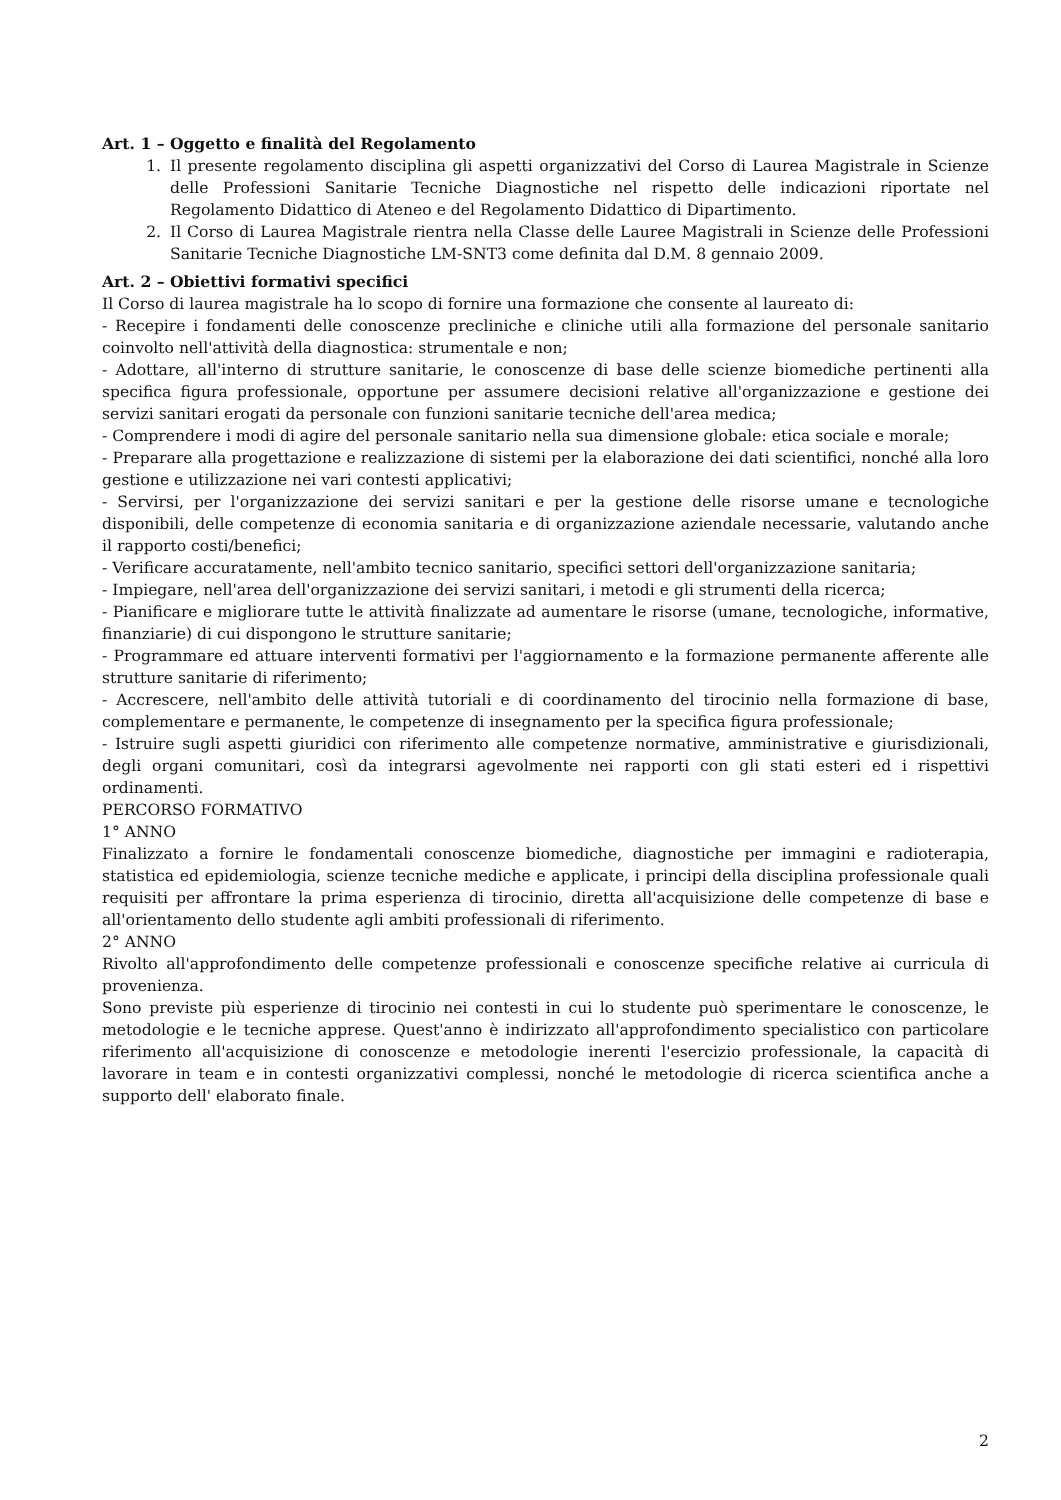Art. 1 – Oggetto e finalità del Regolamento
1. Il presente regolamento disciplina gli aspetti organizzativi del Corso di Laurea Magistrale in Scienze delle Professioni Sanitarie Tecniche Diagnostiche nel rispetto delle indicazioni riportate nel Regolamento Didattico di Ateneo e del Regolamento Didattico di Dipartimento.
2. Il Corso di Laurea Magistrale rientra nella Classe delle Lauree Magistrali in Scienze delle Professioni Sanitarie Tecniche Diagnostiche LM-SNT3 come definita dal D.M. 8 gennaio 2009.
Art. 2 – Obiettivi formativi specifici
Il Corso di laurea magistrale ha lo scopo di fornire una formazione che consente al laureato di:
- Recepire i fondamenti delle conoscenze precliniche e cliniche utili alla formazione del personale sanitario coinvolto nell'attività della diagnostica: strumentale e non;
- Adottare, all'interno di strutture sanitarie, le conoscenze di base delle scienze biomediche pertinenti alla specifica figura professionale, opportune per assumere decisioni relative all'organizzazione e gestione dei servizi sanitari erogati da personale con funzioni sanitarie tecniche dell'area medica;
- Comprendere i modi di agire del personale sanitario nella sua dimensione globale: etica sociale e morale;
- Preparare alla progettazione e realizzazione di sistemi per la elaborazione dei dati scientifici, nonché alla loro gestione e utilizzazione nei vari contesti applicativi;
- Servirsi, per l'organizzazione dei servizi sanitari e per la gestione delle risorse umane e tecnologiche disponibili, delle competenze di economia sanitaria e di organizzazione aziendale necessarie, valutando anche il rapporto costi/benefici;
- Verificare accuratamente, nell'ambito tecnico sanitario, specifici settori dell'organizzazione sanitaria;
- Impiegare, nell'area dell'organizzazione dei servizi sanitari, i metodi e gli strumenti della ricerca;
- Pianificare e migliorare tutte le attività finalizzate ad aumentare le risorse (umane, tecnologiche, informative, finanziarie) di cui dispongono le strutture sanitarie;
- Programmare ed attuare interventi formativi per l'aggiornamento e la formazione permanente afferente alle strutture sanitarie di riferimento;
- Accrescere, nell'ambito delle attività tutoriali e di coordinamento del tirocinio nella formazione di base, complementare e permanente, le competenze di insegnamento per la specifica figura professionale;
- Istruire sugli aspetti giuridici con riferimento alle competenze normative, amministrative e giurisdizionali, degli organi comunitari, così da integrarsi agevolmente nei rapporti con gli stati esteri ed i rispettivi ordinamenti.
PERCORSO FORMATIVO
1° ANNO
Finalizzato a fornire le fondamentali conoscenze biomediche, diagnostiche per immagini e radioterapia, statistica ed epidemiologia, scienze tecniche mediche e applicate, i principi della disciplina professionale quali requisiti per affrontare la prima esperienza di tirocinio, diretta all'acquisizione delle competenze di base e all'orientamento dello studente agli ambiti professionali di riferimento.
2° ANNO
Rivolto all'approfondimento delle competenze professionali e conoscenze specifiche relative ai curricula di provenienza.
Sono previste più esperienze di tirocinio nei contesti in cui lo studente può sperimentare le conoscenze, le metodologie e le tecniche apprese. Quest'anno è indirizzato all'approfondimento specialistico con particolare riferimento all'acquisizione di conoscenze e metodologie inerenti l'esercizio professionale, la capacità di lavorare in team e in contesti organizzativi complessi, nonché le metodologie di ricerca scientifica anche a supporto dell' elaborato finale.
2